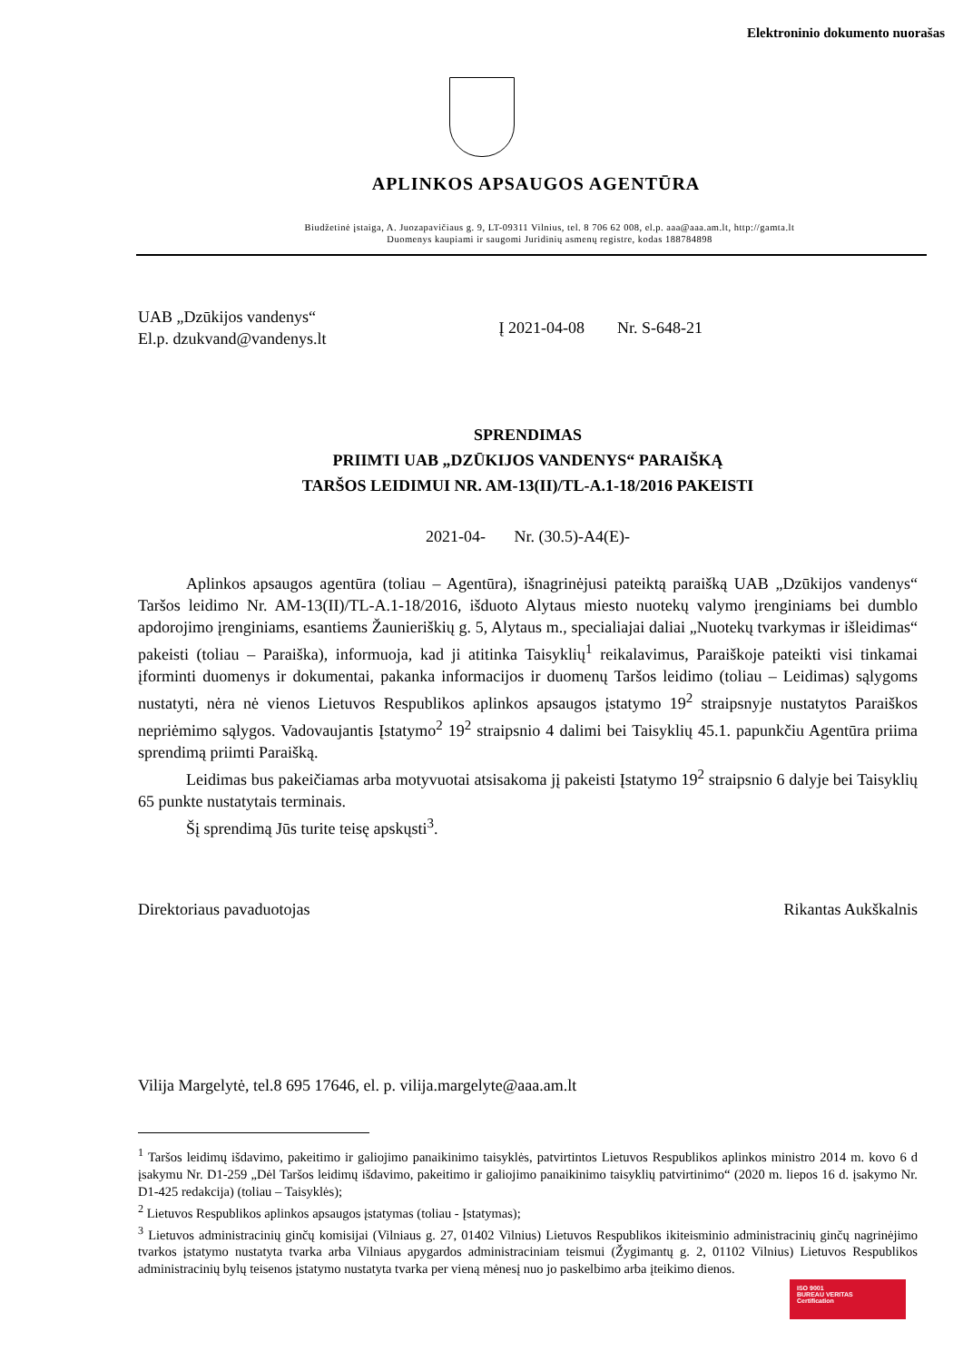Elektroninio dokumento nuorašas
APLINKOS APSAUGOS AGENTŪRA
Biudžetinė įstaiga, A. Juozapavičiaus g. 9, LT-09311 Vilnius, tel. 8 706 62 008, el.p. aaa@aaa.am.lt, http://gamta.lt
Duomenys kaupiami ir saugomi Juridinių asmenų registre, kodas 188784898
UAB „Dzūkijos vandenys“
El.p. dzukvand@vandenys.lt
Į 2021-04-08 Nr. S-648-21
SPRENDIMAS
PRIIMTI UAB „DZŪKIJOS VANDENYS“ PARAIŠKĄ
TARŠOS LEIDIMUI NR. AM-13(II)/TL-A.1-18/2016 PAKEISTI
2021-04- Nr. (30.5)-A4(E)-
Aplinkos apsaugos agentūra (toliau – Agentūra), išnagrinėjusi pateiktą paraišką UAB „Dzūkijos vandenys“ Taršos leidimo Nr. AM-13(II)/TL-A.1-18/2016, išduoto Alytaus miesto nuotekų valymo įrenginiams bei dumblo apdorojimo įrenginiams, esantiems Žaunieriškių g. 5, Alytaus m., specialiajai daliai „Nuotekų tvarkymas ir išleidimas“ pakeisti (toliau – Paraiška), informuoja, kad ji atitinka Taisyklių<sup>1</sup> reikalavimus, Paraiškoje pateikti visi tinkamai įforminti duomenys ir dokumentai, pakanka informacijos ir duomenų Taršos leidimo (toliau – Leidimas) sąlygoms nustatyti, nėra nė vienos Lietuvos Respublikos aplinkos apsaugos įstatymo 19<sup>2</sup> straipsnyje nustatytos Paraiškos nepriėmimo sąlygos. Vadovaujantis Įstatymo<sup>2</sup> 19<sup>2</sup> straipsnio 4 dalimi bei Taisyklių 45.1. papunkčiu Agentūra priima sprendimą priimti Paraišką.
Leidimas bus pakeičiamas arba motyvuotai atsisakoma jį pakeisti Įstatymo 19<sup>2</sup> straipsnio 6 dalyje bei Taisyklių 65 punkte nustatytais terminais.
Šį sprendimą Jūs turite teisę apskųsti<sup>3</sup>.
Direktoriaus pavaduotojas Rikantas Aukškalnis
Vilija Margelytė, tel.8 695 17646, el. p. vilija.margelyte@aaa.am.lt
<sup>1</sup> Taršos leidimų išdavimo, pakeitimo ir galiojimo panaikinimo taisyklės, patvirtintos Lietuvos Respublikos aplinkos ministro 2014 m. kovo 6 d įsakymu Nr. D1-259 „Dėl Taršos leidimų išdavimo, pakeitimo ir galiojimo panaikinimo taisyklių patvirtinimo“ (2020 m. liepos 16 d. įsakymo Nr. D1-425 redakcija) (toliau – Taisyklės);
<sup>2</sup> Lietuvos Respublikos aplinkos apsaugos įstatymas (toliau - Įstatymas);
<sup>3</sup> Lietuvos administracinių ginčų komisijai (Vilniaus g. 27, 01402 Vilnius) Lietuvos Respublikos ikiteisminio administracinių ginčų nagrinėjimo tvarkos įstatymo nustatyta tvarka arba Vilniaus apygardos administraciniam teismui (Žygimantų g. 2, 01102 Vilnius) Lietuvos Respublikos administracinių bylų teisenos įstatymo nustatyta tvarka per vieną mėnesį nuo jo paskelbimo arba įteikimo dienos.
ISO 9001
BUREAU VERITAS
Certification